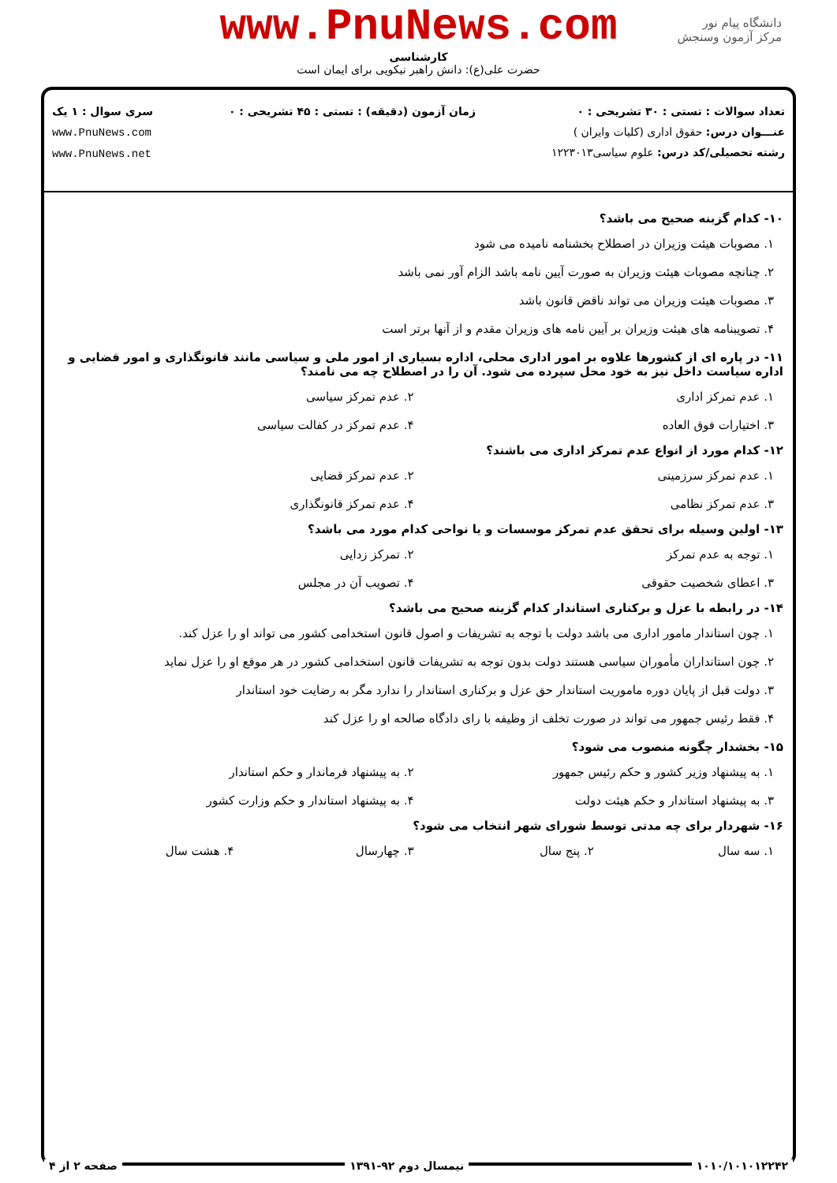دانشگاه پیام نور
مرکز آزمون وسنجش
www.PnuNews.com
کارشناسی
حضرت علی(ع): دانش راهبر نیکویی برای ایمان است
تعداد سوالات : تستی : ۳۰ تشریحی : ۰
عنـــوان درس: حقوق اداری (کلیات وایران )
رشته تحصیلی/کد درس: علوم سیاسی۱۲۲۳۰۱۳
زمان آزمون (دقیقه) : تستی : ۴۵ تشریحی : ۰
سری سوال : ۱ یک
www.PnuNews.com
www.PnuNews.net
۱۰- کدام گزینه صحیح می باشد؟
۱. مصوبات هیئت وزیران در اصطلاح بخشنامه نامیده می شود
۲. چنانچه مصوبات هیئت وزیران به صورت آیین نامه باشد الزام آور نمی باشد
۳. مصوبات هیئت وزیران می تواند ناقض قانون باشد
۴. تصویبنامه های هیئت وزیران بر آیین نامه های وزیران مقدم و از آنها برتر است
۱۱- در پاره ای از کشورها علاوه بر امور اداری محلی، اداره بسیاری از امور ملی و سیاسی مانند قانونگذاری و امور قضایی و اداره سیاست داخل نیز به خود محل سپرده می شود. آن را در اصطلاح چه می نامند؟
۱. عدم تمرکز اداری
۲. عدم تمرکز سیاسی
۳. اختیارات فوق العاده
۴. عدم تمرکز در کفالت سیاسی
۱۲- کدام مورد از انواع عدم تمرکز اداری می باشند؟
۱. عدم تمرکز سرزمینی
۲. عدم تمرکز قضایی
۳. عدم تمرکز نظامی
۴. عدم تمرکز قانونگذاری
۱۳- اولین وسیله برای تحقق عدم تمرکز موسسات و یا نواحی کدام مورد می باشد؟
۱. توجه به عدم تمرکز
۲. تمرکز زدایی
۳. اعطای شخصیت حقوقی
۴. تصویب آن در مجلس
۱۴- در رابطه با عزل و برکناری استاندار کدام گزینه صحیح می باشد؟
۱. چون استاندار مامور اداری می باشد دولت با توجه به تشریفات و اصول قانون استخدامی کشور می تواند او را عزل کند.
۲. چون استانداران مأموران سیاسی هستند دولت بدون توجه به تشریفات قانون استخدامی کشور در هر موقع او را عزل نماید
۳. دولت قبل از پایان دوره ماموریت استاندار حق عزل و برکناری استاندار را ندارد مگر به رضایت خود استاندار
۴. فقط رئیس جمهور می تواند در صورت تخلف از وظیفه با رای دادگاه صالحه او را عزل کند
۱۵- بخشدار چگونه منصوب می شود؟
۱. به پیشنهاد وزیر کشور و حکم رئیس جمهور
۲. به پیشنهاد فرماندار و حکم استاندار
۳. به پیشنهاد استاندار و حکم هیئت دولت
۴. به پیشنهاد استاندار و حکم وزارت کشور
۱۶- شهردار برای چه مدتی توسط شورای شهر انتخاب می شود؟
۱. سه سال
۲. پنج سال
۳. چهارسال
۴. هشت سال
۱۰۱۰/۱۰۱۰۱۲۲۴۲ نیمسال دوم ۹۲-۱۳۹۱ صفحه ۲ از ۴